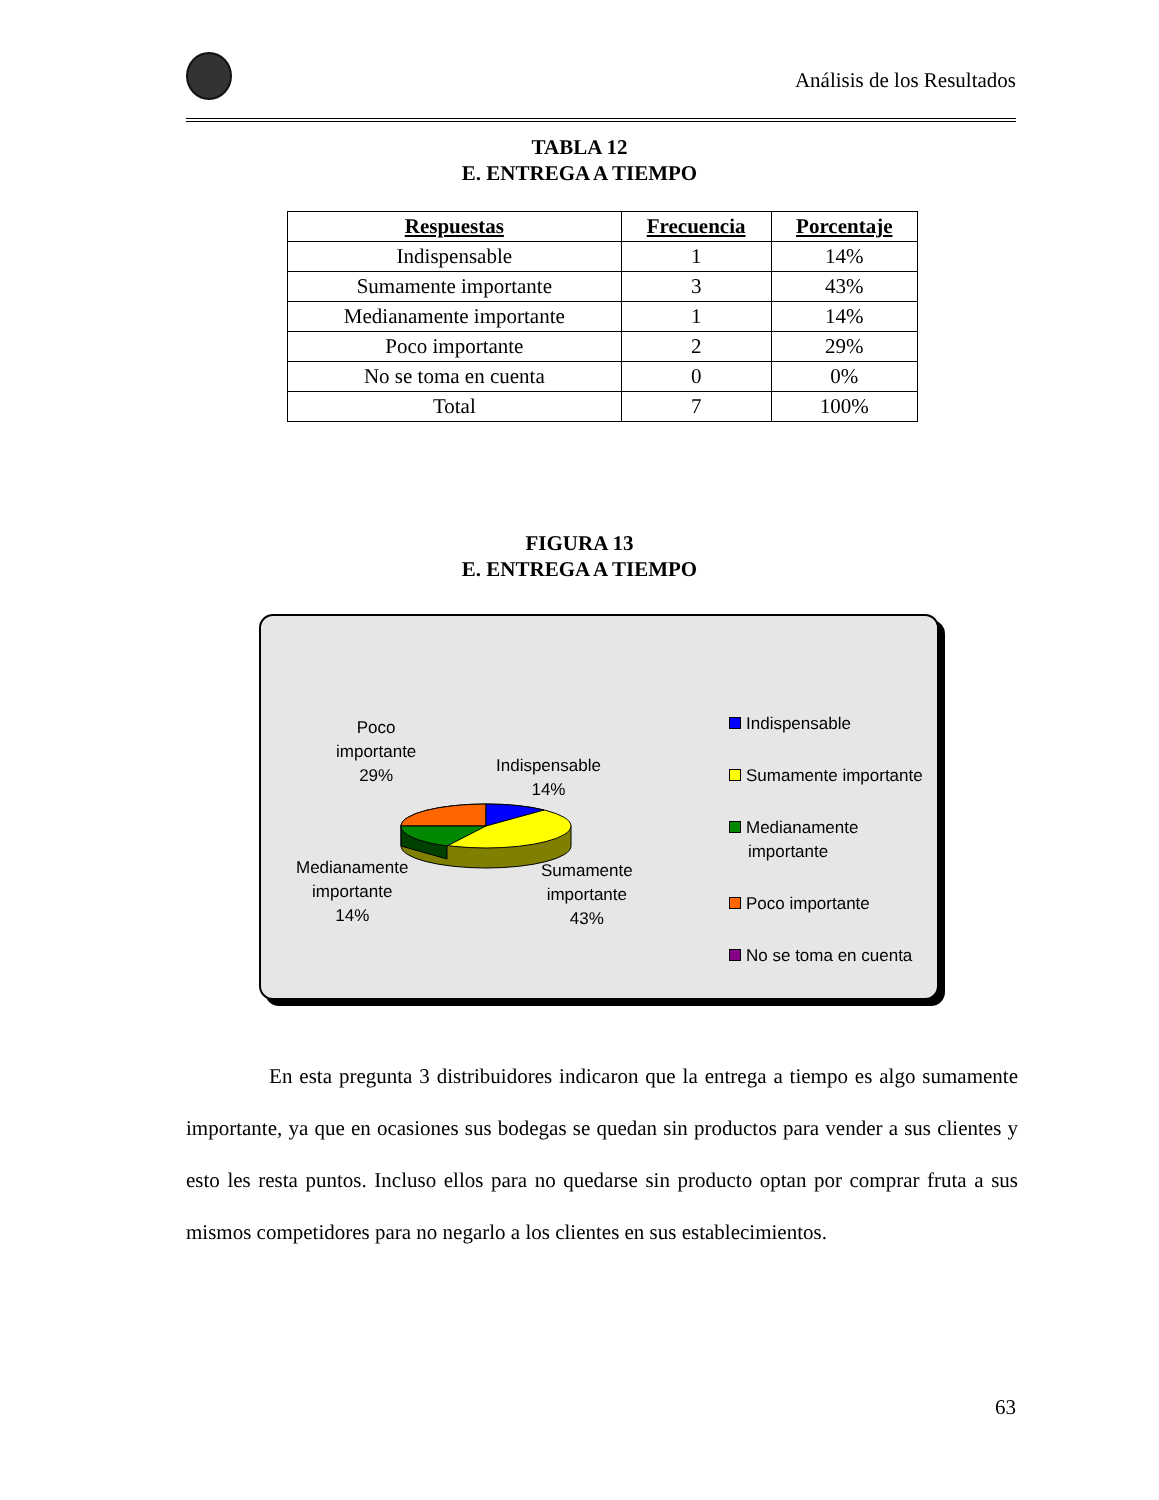Análisis de los Resultados
TABLA 12
E. ENTREGA A TIEMPO
| Respuestas | Frecuencia | Porcentaje |
| --- | --- | --- |
| Indispensable | 1 | 14% |
| Sumamente importante | 3 | 43% |
| Medianamente importante | 1 | 14% |
| Poco importante | 2 | 29% |
| No se toma en cuenta | 0 | 0% |
| Total | 7 | 100% |
FIGURA 13
E. ENTREGA A TIEMPO
Poco
importante
29%
Indispensable
14%
Medianamente
importante
14%
Sumamente
importante
43%
Indispensable
Sumamente importante
Medianamente
importante
Poco importante
No se toma en cuenta
En esta pregunta 3 distribuidores indicaron que la entrega a tiempo es algo sumamente importante, ya que en ocasiones sus bodegas se quedan sin productos para vender a sus clientes y esto les resta puntos. Incluso ellos para no quedarse sin producto optan por comprar fruta a sus mismos competidores para no negarlo a los clientes en sus establecimientos.
63